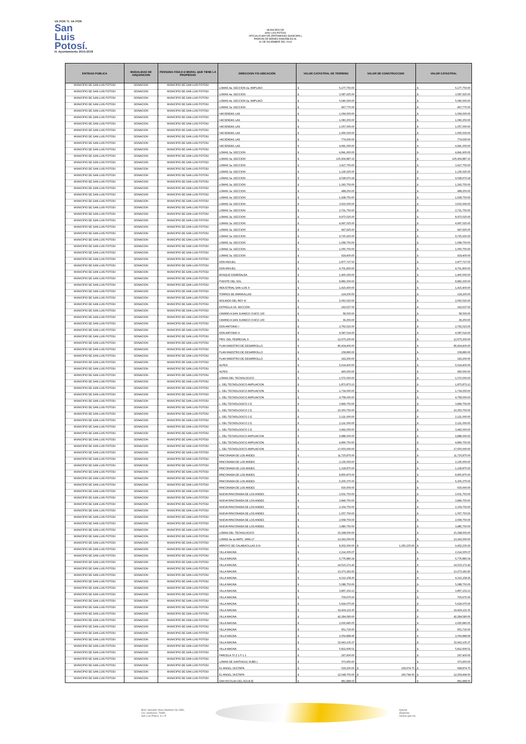VA POR TI. VA POR
San
Luis
Potosí.
H. Ayuntamiento 2015-2018
MUNICIPIO DE
SAN LUIS POTOSI
OFICIALIA MAYOR (PATRIMONIO MUNICIPAL)
PADRON DE BIENES INMUEBLES AL
31 DE DICIEMBRE DEL 2016
| ENTIDAD PUBLICA | MODALIDAD DE ADQUISICION | PERSONA FISICA O MORAL QUE TIENE LA PROPIEDAD | DIRECCION Y/O UBICACIÓN | VALOR CATASTRAL DE TERRENO | VALOR DE CONSTRUCCION | VALOR CATASTRAL |
| --- | --- | --- | --- | --- | --- | --- |
| MUNICIPIO DE SAN LUIS POTOSI | DONACION | MUNICIPIO DE SAN LUIS POTOSI | LOMAS 4a. SECCION 2a. AMPLIACI | $ 6,177,750.00 | | $ 6,177,750.00 |
| MUNICIPIO DE SAN LUIS POTOSI | DONACION | MUNICIPIO DE SAN LUIS POTOSI | LOMAS 4a. SECCION | $ 3,587,925.00 | | $ 3,587,925.00 |
| MUNICIPIO DE SAN LUIS POTOSI | DONACION | MUNICIPIO DE SAN LUIS POTOSI | LOMAS 4a. SECCION 2a. AMPLIACI | $ 5,040,000.00 | | $ 5,040,000.00 |
| MUNICIPIO DE SAN LUIS POTOSI | DONACION | MUNICIPIO DE SAN LUIS POTOSI | LOMAS 3a. SECCION | $ 467,775.00 | | $ 467,775.00 |
| MUNICIPIO DE SAN LUIS POTOSI | DONACION | MUNICIPIO DE SAN LUIS POTOSI | HACIENDAS LAS | $ 1,064,000.00 | | $ 1,064,000.00 |
| MUNICIPIO DE SAN LUIS POTOSI | DONACION | MUNICIPIO DE SAN LUIS POTOSI | HACIENDAS LAS | $ 1,083,250.00 | | $ 1,083,250.00 |
| MUNICIPIO DE SAN LUIS POTOSI | DONACION | MUNICIPIO DE SAN LUIS POTOSI | HACIENDAS LAS | $ 1,057,000.00 | | $ 1,057,000.00 |
| MUNICIPIO DE SAN LUIS POTOSI | DONACION | MUNICIPIO DE SAN LUIS POTOSI | HACIENDAS LAS | $ 1,956,500.00 | | $ 1,956,500.00 |
| MUNICIPIO DE SAN LUIS POTOSI | DONACION | MUNICIPIO DE SAN LUIS POTOSI | HACIENDAS LAS | $ 774,000.00 | | $ 774,000.00 |
| MUNICIPIO DE SAN LUIS POTOSI | DONACION | MUNICIPIO DE SAN LUIS POTOSI | HACIENDAS LAS | $ 4,991,000.00 | | $ 4,991,000.00 |
| MUNICIPIO DE SAN LUIS POTOSI | DONACION | MUNICIPIO DE SAN LUIS POTOSI | LOMAS 3a. SECCION | $ 4,841,900.00 | | $ 4,841,900.00 |
| MUNICIPIO DE SAN LUIS POTOSI | DONACION | MUNICIPIO DE SAN LUIS POTOSI | LOMAS 3a. SECCION | $ 135,904,887.33 | | $ 135,904,887.33 |
| MUNICIPIO DE SAN LUIS POTOSI | DONACION | MUNICIPIO DE SAN LUIS POTOSI | LOMAS 3a. SECCION | $ 3,417,750.00 | | $ 3,417,750.00 |
| MUNICIPIO DE SAN LUIS POTOSI | DONACION | MUNICIPIO DE SAN LUIS POTOSI | LOMAS 3a. SECCION | $ 1,136,025.00 | | $ 1,136,025.00 |
| MUNICIPIO DE SAN LUIS POTOSI | DONACION | MUNICIPIO DE SAN LUIS POTOSI | LOMAS 3a. SECCION | $ 4,528,670.18 | | $ 4,528,670.18 |
| MUNICIPIO DE SAN LUIS POTOSI | DONACION | MUNICIPIO DE SAN LUIS POTOSI | LOMAS 3a. SECCION | $ 1,293,750.00 | | $ 1,293,750.00 |
| MUNICIPIO DE SAN LUIS POTOSI | DONACION | MUNICIPIO DE SAN LUIS POTOSI | LOMAS 3a. SECCION | $ 488,250.00 | | $ 488,250.00 |
| MUNICIPIO DE SAN LUIS POTOSI | DONACION | MUNICIPIO DE SAN LUIS POTOSI | LOMAS 3a. SECCION | $ 1,938,750.00 | | $ 1,938,750.00 |
| MUNICIPIO DE SAN LUIS POTOSI | DONACION | MUNICIPIO DE SAN LUIS POTOSI | LOMAS 3a. SECCION | $ 3,633,000.00 | | $ 3,633,000.00 |
| MUNICIPIO DE SAN LUIS POTOSI | DONACION | MUNICIPIO DE SAN LUIS POTOSI | LOMAS 3a. SECCION | $ 2,721,750.00 | | $ 2,721,750.00 |
| MUNICIPIO DE SAN LUIS POTOSI | DONACION | MUNICIPIO DE SAN LUIS POTOSI | LOMAS 3a. SECCION | $ 8,973,525.00 | | $ 8,973,525.00 |
| MUNICIPIO DE SAN LUIS POTOSI | DONACION | MUNICIPIO DE SAN LUIS POTOSI | LOMAS 3a. SECCION | $ 4,997,025.00 | | $ 4,997,025.00 |
| MUNICIPIO DE SAN LUIS POTOSI | DONACION | MUNICIPIO DE SAN LUIS POTOSI | LOMAS 3a. SECCION | $ 947,925.00 | | $ 947,925.00 |
| MUNICIPIO DE SAN LUIS POTOSI | DONACION | MUNICIPIO DE SAN LUIS POTOSI | LOMAS 3a. SECCION | $ 9,725,925.00 | | $ 9,725,925.00 |
| MUNICIPIO DE SAN LUIS POTOSI | DONACION | MUNICIPIO DE SAN LUIS POTOSI | LOMAS 3a. SECCION | $ 1,068,750.00 | | $ 1,068,750.00 |
| MUNICIPIO DE SAN LUIS POTOSI | DONACION | MUNICIPIO DE SAN LUIS POTOSI | LOMAS 3a. SECCION | $ 1,050,750.00 | | $ 1,050,750.00 |
| MUNICIPIO DE SAN LUIS POTOSI | DONACION | MUNICIPIO DE SAN LUIS POTOSI | LOMAS 3a. SECCION | $ 929,400.00 | | $ 929,400.00 |
| MUNICIPIO DE SAN LUIS POTOSI | DONACION | MUNICIPIO DE SAN LUIS POTOSI | DON MIGUEL | $ 2,877,727.50 | | $ 2,877,727.50 |
| MUNICIPIO DE SAN LUIS POTOSI | DONACION | MUNICIPIO DE SAN LUIS POTOSI | DON MIGUEL | $ 4,701,800.00 | | $ 4,701,800.00 |
| MUNICIPIO DE SAN LUIS POTOSI | DONACION | MUNICIPIO DE SAN LUIS POTOSI | BOSQUE ESMERALDA | $ 1,400,000.00 | | $ 1,400,000.00 |
| MUNICIPIO DE SAN LUIS POTOSI | DONACION | MUNICIPIO DE SAN LUIS POTOSI | PUENTE DEL SOL | $ 8,882,300.00 | | $ 8,882,300.00 |
| MUNICIPIO DE SAN LUIS POTOSI | DONACION | MUNICIPIO DE SAN LUIS POTOSI | INDUSTRIAL SAN LUIS II | $ 1,415,400.00 | | $ 1,415,400.00 |
| MUNICIPIO DE SAN LUIS POTOSI | DONACION | MUNICIPIO DE SAN LUIS POTOSI | TORRES DE MARAVILLAS | $ 124,200.00 | | $ 124,200.00 |
| MUNICIPIO DE SAN LUIS POTOSI | DONACION | MUNICIPIO DE SAN LUIS POTOSI | MOLINOS DEL REY III | $ 2,063,520.00 | | $ 2,063,520.00 |
| MUNICIPIO DE SAN LUIS POTOSI | DONACION | MUNICIPIO DE SAN LUIS POTOSI | ESTRELLA 2A. SECCION | $ 192,637.50 | | $ 192,637.50 |
| MUNICIPIO DE SAN LUIS POTOSI | DONACION | MUNICIPIO DE SAN LUIS POTOSI | CAMINO A SAN JUANICO CHICO 100 | $ 58,500.00 | | $ 58,500.00 |
| MUNICIPIO DE SAN LUIS POTOSI | DONACION | MUNICIPIO DE SAN LUIS POTOSI | CAMINO A SAN JUANICO CHICO 100 | $ 39,250.00 | | $ 39,250.00 |
| MUNICIPIO DE SAN LUIS POTOSI | DONACION | MUNICIPIO DE SAN LUIS POTOSI | DON ANTONIO I | $ 2,762,523.00 | | $ 2,762,523.00 |
| MUNICIPIO DE SAN LUIS POTOSI | DONACION | MUNICIPIO DE SAN LUIS POTOSI | DON ANTONIO II | $ 4,587,516.00 | | $ 4,587,516.00 |
| MUNICIPIO DE SAN LUIS POTOSI | DONACION | MUNICIPIO DE SAN LUIS POTOSI | PRIV. DEL PEDREGAL II | $ 12,675,200.00 | | $ 12,675,200.00 |
| MUNICIPIO DE SAN LUIS POTOSI | DONACION | MUNICIPIO DE SAN LUIS POTOSI | PLAN MAESTRO DE DESARROLLO | $ 80,434,400.00 | | $ 80,434,400.00 |
| MUNICIPIO DE SAN LUIS POTOSI | DONACION | MUNICIPIO DE SAN LUIS POTOSI | PLAN MAESTRO DE DESARROLLO | $ 158,880.00 | | $ 158,880.00 |
| MUNICIPIO DE SAN LUIS POTOSI | DONACION | MUNICIPIO DE SAN LUIS POTOSI | PLAN MAESTRO DE DESARROLLO | $ 192,200.00 | | $ 192,200.00 |
| MUNICIPIO DE SAN LUIS POTOSI | DONACION | MUNICIPIO DE SAN LUIS POTOSI | ALPES | $ 6,014,400.00 | | $ 6,014,400.00 |
| MUNICIPIO DE SAN LUIS POTOSI | DONACION | MUNICIPIO DE SAN LUIS POTOSI | ALPES | $ 495,000.00 | | $ 495,000.00 |
| MUNICIPIO DE SAN LUIS POTOSI | DONACION | MUNICIPIO DE SAN LUIS POTOSI | LOMAS DEL TECNOLOGICO | $ 1,572,000.00 | | $ 1,572,000.00 |
| MUNICIPIO DE SAN LUIS POTOSI | DONACION | MUNICIPIO DE SAN LUIS POTOSI | L. DEL TECNOLOGICO AMPLIACION | $ 1,873,873.13 | | $ 1,873,873.13 |
| MUNICIPIO DE SAN LUIS POTOSI | DONACION | MUNICIPIO DE SAN LUIS POTOSI | L. DEL TECNOLOGICO AMPLIACION | $ 1,734,000.00 | | $ 1,734,000.00 |
| MUNICIPIO DE SAN LUIS POTOSI | DONACION | MUNICIPIO DE SAN LUIS POTOSI | L. DEL TECNOLOGICO AMPLIACION | $ 4,758,000.00 | | $ 4,758,000.00 |
| MUNICIPIO DE SAN LUIS POTOSI | DONACION | MUNICIPIO DE SAN LUIS POTOSI | L. DEL TECNOLOGICO 2 E. | $ 3,849,750.00 | | $ 3,849,750.00 |
| MUNICIPIO DE SAN LUIS POTOSI | DONACION | MUNICIPIO DE SAN LUIS POTOSI | L. DEL TECNOLOGICO 2 E. | $ 10,350,750.00 | | $ 10,350,750.00 |
| MUNICIPIO DE SAN LUIS POTOSI | DONACION | MUNICIPIO DE SAN LUIS POTOSI | L. DEL TECNOLOGICO 2 E. | $ 2,121,000.00 | | $ 2,121,000.00 |
| MUNICIPIO DE SAN LUIS POTOSI | DONACION | MUNICIPIO DE SAN LUIS POTOSI | L. DEL TECNOLOGICO 2 E. | $ 2,121,000.00 | | $ 2,121,000.00 |
| MUNICIPIO DE SAN LUIS POTOSI | DONACION | MUNICIPIO DE SAN LUIS POTOSI | L. DEL TECNOLOGICO 2 E. | $ 3,492,000.00 | | $ 3,492,000.00 |
| MUNICIPIO DE SAN LUIS POTOSI | DONACION | MUNICIPIO DE SAN LUIS POTOSI | L. DEL TECNOLOGICO AMPLIACION | $ 9,888,000.00 | | $ 9,888,000.00 |
| MUNICIPIO DE SAN LUIS POTOSI | DONACION | MUNICIPIO DE SAN LUIS POTOSI | L. DEL TECNOLOGICO AMPLIACION | $ 4,866,750.00 | | $ 4,866,750.00 |
| MUNICIPIO DE SAN LUIS POTOSI | DONACION | MUNICIPIO DE SAN LUIS POTOSI | L. DEL TECNOLOGICO AMPLIACION | $ 17,655,000.00 | | $ 17,655,000.00 |
| MUNICIPIO DE SAN LUIS POTOSI | DONACION | MUNICIPIO DE SAN LUIS POTOSI | RINCONADA DE LOS ANDES | $ 11,725,875.00 | | $ 11,725,875.00 |
| MUNICIPIO DE SAN LUIS POTOSI | DONACION | MUNICIPIO DE SAN LUIS POTOSI | RINCONADA DE LOS ANDES | $ 2,136,000.00 | | $ 2,136,000.00 |
| MUNICIPIO DE SAN LUIS POTOSI | DONACION | MUNICIPIO DE SAN LUIS POTOSI | RINCONADA DE LOS ANDES | $ 1,218,875.00 | | $ 1,218,875.00 |
| MUNICIPIO DE SAN LUIS POTOSI | DONACION | MUNICIPIO DE SAN LUIS POTOSI | RINCONADA DE LOS ANDES | $ 8,855,875.00 | | $ 8,855,875.00 |
| MUNICIPIO DE SAN LUIS POTOSI | DONACION | MUNICIPIO DE SAN LUIS POTOSI | RINCONADA DE LOS ANDES | $ 6,206,375.00 | | $ 6,206,375.00 |
| MUNICIPIO DE SAN LUIS POTOSI | DONACION | MUNICIPIO DE SAN LUIS POTOSI | RINCONADA DE LOS ANDES | $ 630,000.00 | | $ 630,000.00 |
| MUNICIPIO DE SAN LUIS POTOSI | DONACION | MUNICIPIO DE SAN LUIS POTOSI | NUEVA RINCONADA DE LOS ANDES | $ 2,631,750.00 | | $ 2,631,750.00 |
| MUNICIPIO DE SAN LUIS POTOSI | DONACION | MUNICIPIO DE SAN LUIS POTOSI | NUEVA RINCONADA DE LOS ANDES | $ 3,849,750.00 | | $ 3,849,750.00 |
| MUNICIPIO DE SAN LUIS POTOSI | DONACION | MUNICIPIO DE SAN LUIS POTOSI | NUEVA RINCONADA DE LOS ANDES | $ 2,154,750.00 | | $ 2,154,750.00 |
| MUNICIPIO DE SAN LUIS POTOSI | DONACION | MUNICIPIO DE SAN LUIS POTOSI | NUEVA RINCONADA DE LOS ANDES | $ 1,557,750.00 | | $ 1,557,750.00 |
| MUNICIPIO DE SAN LUIS POTOSI | DONACION | MUNICIPIO DE SAN LUIS POTOSI | NUEVA RINCONADA DE LOS ANDES | $ 2,658,750.00 | | $ 2,658,750.00 |
| MUNICIPIO DE SAN LUIS POTOSI | DONACION | MUNICIPIO DE SAN LUIS POTOSI | NUEVA RINCONADA DE LOS ANDES | $ 3,480,750.00 | | $ 3,480,750.00 |
| MUNICIPIO DE SAN LUIS POTOSI | DONACION | MUNICIPIO DE SAN LUIS POTOSI | LOMAS DEL TECNOLOGICO | $ 15,298,500.00 | | $ 15,298,500.00 |
| MUNICIPIO DE SAN LUIS POTOSI | DONACION | MUNICIPIO DE SAN LUIS POTOSI | LOMAS 4a 1a AMPL. MAN.17 | $ 13,242,000.00 | | $ 13,242,000.00 |
| MUNICIPIO DE SAN LUIS POTOSI | DONACION | MUNICIPIO DE SAN LUIS POTOSI | ARROYO DE CALABACILLAS S-N | $ 8,202,000.00 | $ 1,250,235.00 | $ 9,452,235.00 |
| MUNICIPIO DE SAN LUIS POTOSI | DONACION | MUNICIPIO DE SAN LUIS POTOSI | VILLA MAGNA | $ 2,214,305.07 | | $ 2,214,305.07 |
| MUNICIPIO DE SAN LUIS POTOSI | DONACION | MUNICIPIO DE SAN LUIS POTOSI | VILLA MAGNA | $ 6,776,880.34 | | $ 6,776,880.34 |
| MUNICIPIO DE SAN LUIS POTOSI | DONACION | MUNICIPIO DE SAN LUIS POTOSI | VILLA MAGNA | $ 14,515,171.42 | | $ 14,515,171.42 |
| MUNICIPIO DE SAN LUIS POTOSI | DONACION | MUNICIPIO DE SAN LUIS POTOSI | VILLA MAGNA | $ 13,273,181.83 | | $ 13,273,181.83 |
| MUNICIPIO DE SAN LUIS POTOSI | DONACION | MUNICIPIO DE SAN LUIS POTOSI | VILLA MAGNA | $ 4,312,158.26 | | $ 4,312,158.26 |
| MUNICIPIO DE SAN LUIS POTOSI | DONACION | MUNICIPIO DE SAN LUIS POTOSI | VILLA MAGNA | $ 5,088,750.00 | | $ 5,088,750.00 |
| MUNICIPIO DE SAN LUIS POTOSI | DONACION | MUNICIPIO DE SAN LUIS POTOSI | VILLA MAGNA | $ 3,867,152.13 | | $ 3,867,152.13 |
| MUNICIPIO DE SAN LUIS POTOSI | DONACION | MUNICIPIO DE SAN LUIS POTOSI | VILLA MAGNA | $ 706,675.00 | | $ 706,675.00 |
| MUNICIPIO DE SAN LUIS POTOSI | DONACION | MUNICIPIO DE SAN LUIS POTOSI | VILLA MAGNA | $ 5,624,075.00 | | $ 5,624,075.00 |
| MUNICIPIO DE SAN LUIS POTOSI | DONACION | MUNICIPIO DE SAN LUIS POTOSI | VILLA MAGNA | $ 19,429,122.35 | | $ 19,429,122.35 |
| MUNICIPIO DE SAN LUIS POTOSI | DONACION | MUNICIPIO DE SAN LUIS POTOSI | VILLA MAGNA | $ 42,284,580.00 | | $ 42,284,580.00 |
| MUNICIPIO DE SAN LUIS POTOSI | DONACION | MUNICIPIO DE SAN LUIS POTOSI | VILLA MAGNA | $ 2,630,845.05 | | $ 2,630,845.05 |
| MUNICIPIO DE SAN LUIS POTOSI | DONACION | MUNICIPIO DE SAN LUIS POTOSI | VILLA MAGNA | $ 951,716.00 | | $ 951,716.00 |
| MUNICIPIO DE SAN LUIS POTOSI | DONACION | MUNICIPIO DE SAN LUIS POTOSI | VILLA MAGNA | $ 2,054,888.96 | | $ 2,054,888.96 |
| MUNICIPIO DE SAN LUIS POTOSI | DONACION | MUNICIPIO DE SAN LUIS POTOSI | VILLA MAGNA | $ 33,943,135.37 | | $ 33,943,135.37 |
| MUNICIPIO DE SAN LUIS POTOSI | DONACION | MUNICIPIO DE SAN LUIS POTOSI | VILLA MAGNA | $ 5,812,606.51 | | $ 5,812,606.51 |
| MUNICIPIO DE SAN LUIS POTOSI | DONACION | MUNICIPIO DE SAN LUIS POTOSI | PARCELA 70 Z-1 P 1-1 | $ 297,400.00 | | $ 297,400.00 |
| MUNICIPIO DE SAN LUIS POTOSI | DONACION | MUNICIPIO DE SAN LUIS POTOSI | LOMAS DE SANTIAGO( SUBD.) | $ 373,950.00 | | $ 373,950.00 |
| MUNICIPIO DE SAN LUIS POTOSI | DONACION | MUNICIPIO DE SAN LUIS POTOSI | EL ANGEL 3A ETAPA | $ 529,200.00 | $ 169,674.75 | $ 698,874.75 |
| MUNICIPIO DE SAN LUIS POTOSI | DONACION | MUNICIPIO DE SAN LUIS POTOSI | EL ANGEL 3A ETAPA | $ 12,048,750.00 | $ 160,744.50 | $ 12,209,494.50 |
| MUNICIPIO DE SAN LUIS POTOSI | DONACION | MUNICIPIO DE SAN LUIS POTOSI | SAN NICOLAS DEL AGUAJE | $ 881,888.00 | | $ 881,888.00 |
Blvd. Salvador Nava Martinez No.1580,
Col. Santuario, 78380.
San Luis Potosí, S.L.P.
Aytoslp
@aytoslp
sanluis.gob.mx